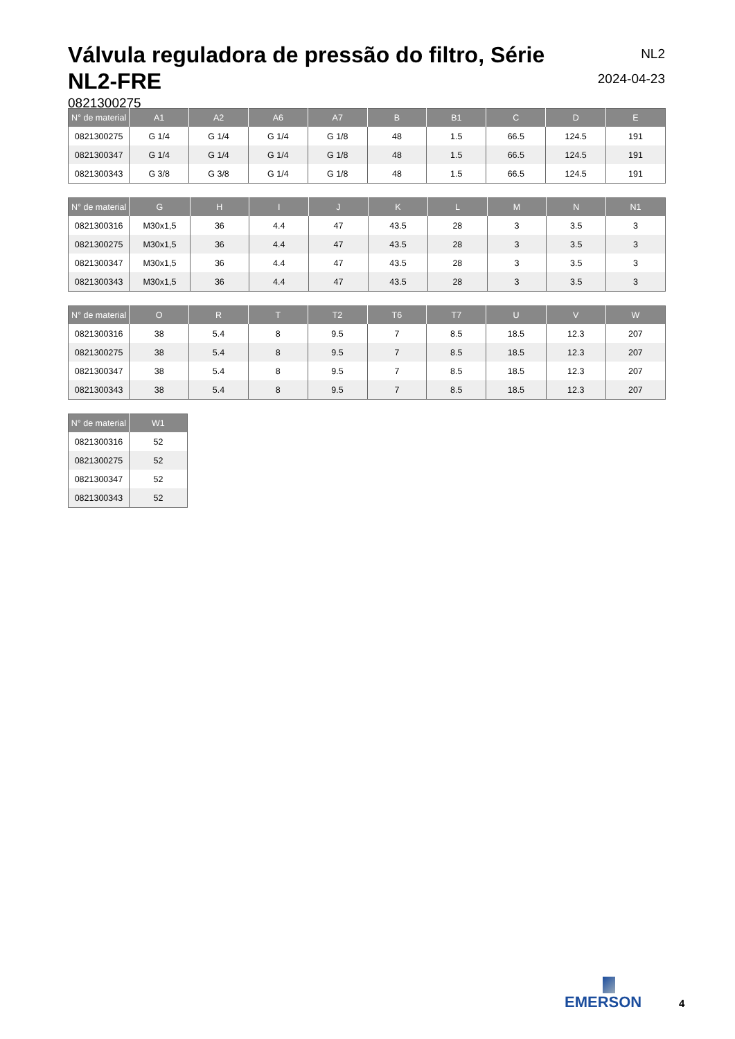Válvula reguladora de pressão do filtro, Série NL2-FRE
NL2
2024-04-23
0821300275
| N° de material | A1 | A2 | A6 | A7 | B | B1 | C | D | E |
| --- | --- | --- | --- | --- | --- | --- | --- | --- | --- |
| 0821300275 | G 1/4 | G 1/4 | G 1/4 | G 1/8 | 48 | 1.5 | 66.5 | 124.5 | 191 |
| 0821300347 | G 1/4 | G 1/4 | G 1/4 | G 1/8 | 48 | 1.5 | 66.5 | 124.5 | 191 |
| 0821300343 | G 3/8 | G 3/8 | G 1/4 | G 1/8 | 48 | 1.5 | 66.5 | 124.5 | 191 |
| N° de material | G | H | I | J | K | L | M | N | N1 |
| --- | --- | --- | --- | --- | --- | --- | --- | --- | --- |
| 0821300316 | M30x1,5 | 36 | 4.4 | 47 | 43.5 | 28 | 3 | 3.5 | 3 |
| 0821300275 | M30x1,5 | 36 | 4.4 | 47 | 43.5 | 28 | 3 | 3.5 | 3 |
| 0821300347 | M30x1,5 | 36 | 4.4 | 47 | 43.5 | 28 | 3 | 3.5 | 3 |
| 0821300343 | M30x1,5 | 36 | 4.4 | 47 | 43.5 | 28 | 3 | 3.5 | 3 |
| N° de material | O | R | T | T2 | T6 | T7 | U | V | W |
| --- | --- | --- | --- | --- | --- | --- | --- | --- | --- |
| 0821300316 | 38 | 5.4 | 8 | 9.5 | 7 | 8.5 | 18.5 | 12.3 | 207 |
| 0821300275 | 38 | 5.4 | 8 | 9.5 | 7 | 8.5 | 18.5 | 12.3 | 207 |
| 0821300347 | 38 | 5.4 | 8 | 9.5 | 7 | 8.5 | 18.5 | 12.3 | 207 |
| 0821300343 | 38 | 5.4 | 8 | 9.5 | 7 | 8.5 | 18.5 | 12.3 | 207 |
| N° de material | W1 |
| --- | --- |
| 0821300316 | 52 |
| 0821300275 | 52 |
| 0821300347 | 52 |
| 0821300343 | 52 |
EMERSON
4